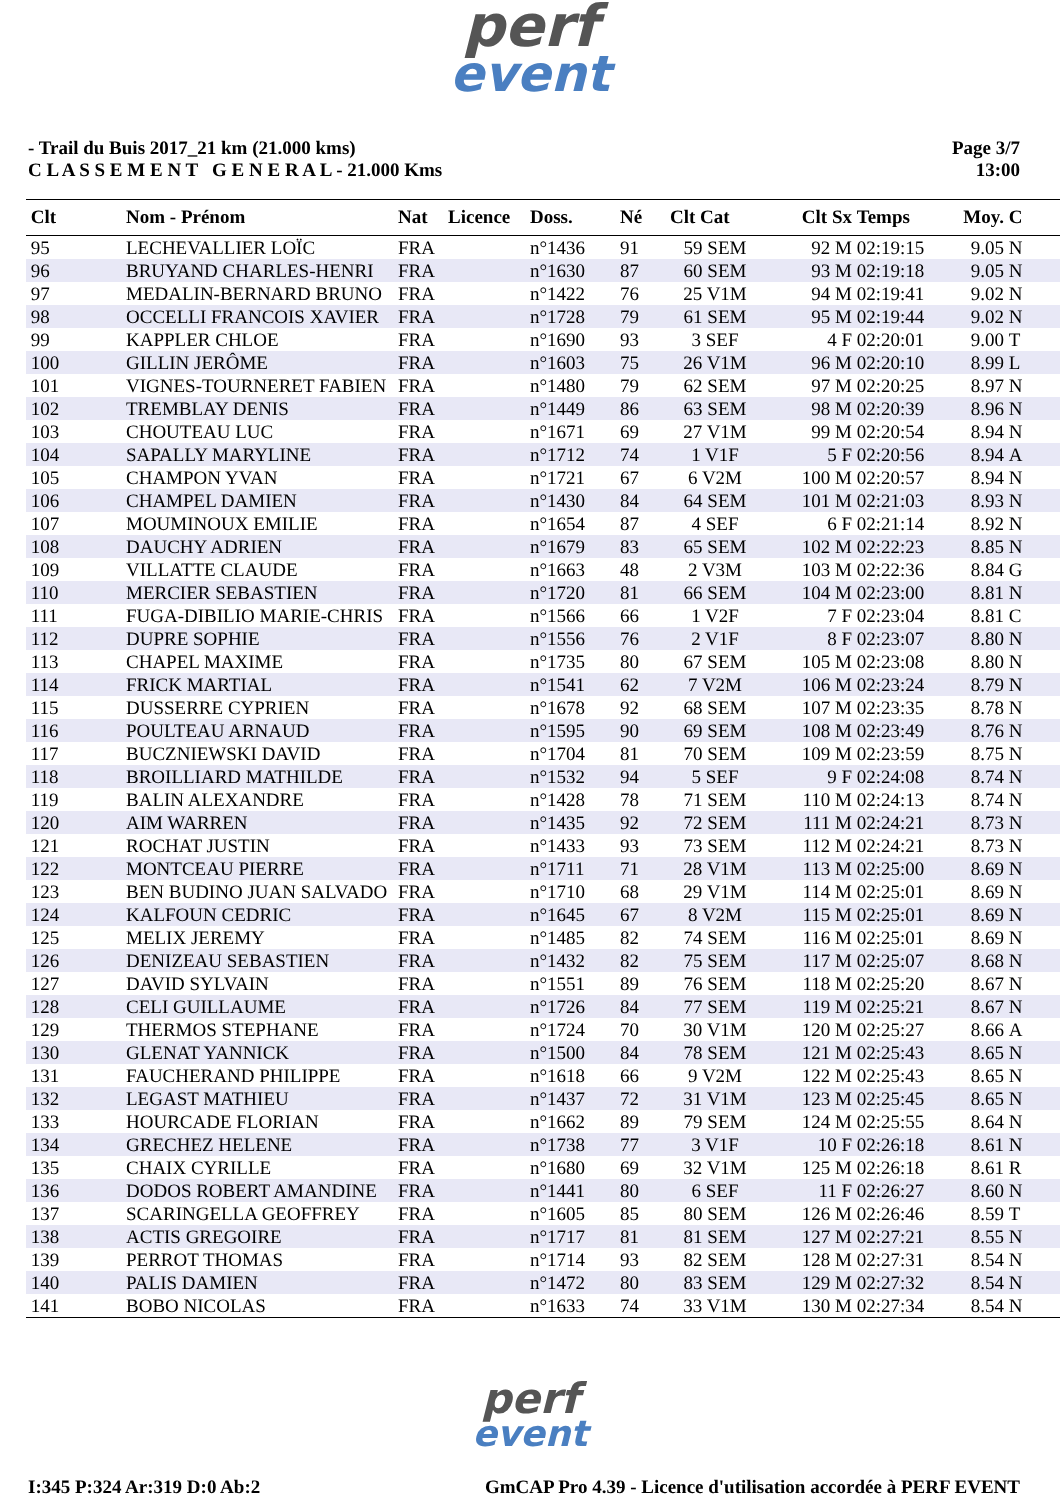perf
event
- Trail du Buis 2017_21 km (21.000 kms)
C L A S S E M E N T G E N E R A L - 21.000 Kms
Page 3/7
13:00
| Clt | Nom - Prénom | Nat | Licence | Doss. | Né | Clt Cat | Clt Sx | Temps | Moy. | C |
| --- | --- | --- | --- | --- | --- | --- | --- | --- | --- | --- |
| 95 | LECHEVALLIER LOÏC | FRA | | n°1436 | 91 | 59 SEM | 92 M | 02:19:15 | 9.05 | N |
| 96 | BRUYAND CHARLES-HENRI | FRA | | n°1630 | 87 | 60 SEM | 93 M | 02:19:18 | 9.05 | N |
| 97 | MEDALIN-BERNARD BRUNO | FRA | | n°1422 | 76 | 25 V1M | 94 M | 02:19:41 | 9.02 | N |
| 98 | OCCELLI FRANCOIS XAVIER | FRA | | n°1728 | 79 | 61 SEM | 95 M | 02:19:44 | 9.02 | N |
| 99 | KAPPLER CHLOE | FRA | | n°1690 | 93 | 3 SEF | 4 F | 02:20:01 | 9.00 | T |
| 100 | GILLIN JERÔME | FRA | | n°1603 | 75 | 26 V1M | 96 M | 02:20:10 | 8.99 | L |
| 101 | VIGNES-TOURNERET FABIEN | FRA | | n°1480 | 79 | 62 SEM | 97 M | 02:20:25 | 8.97 | N |
| 102 | TREMBLAY DENIS | FRA | | n°1449 | 86 | 63 SEM | 98 M | 02:20:39 | 8.96 | N |
| 103 | CHOUTEAU LUC | FRA | | n°1671 | 69 | 27 V1M | 99 M | 02:20:54 | 8.94 | N |
| 104 | SAPALLY MARYLINE | FRA | | n°1712 | 74 | 1 V1F | 5 F | 02:20:56 | 8.94 | A |
| 105 | CHAMPON YVAN | FRA | | n°1721 | 67 | 6 V2M | 100 M | 02:20:57 | 8.94 | N |
| 106 | CHAMPEL DAMIEN | FRA | | n°1430 | 84 | 64 SEM | 101 M | 02:21:03 | 8.93 | N |
| 107 | MOUMINOUX EMILIE | FRA | | n°1654 | 87 | 4 SEF | 6 F | 02:21:14 | 8.92 | N |
| 108 | DAUCHY ADRIEN | FRA | | n°1679 | 83 | 65 SEM | 102 M | 02:22:23 | 8.85 | N |
| 109 | VILLATTE CLAUDE | FRA | | n°1663 | 48 | 2 V3M | 103 M | 02:22:36 | 8.84 | G |
| 110 | MERCIER SEBASTIEN | FRA | | n°1720 | 81 | 66 SEM | 104 M | 02:23:00 | 8.81 | N |
| 111 | FUGA-DIBILIO MARIE-CHRIS | FRA | | n°1566 | 66 | 1 V2F | 7 F | 02:23:04 | 8.81 | C |
| 112 | DUPRE SOPHIE | FRA | | n°1556 | 76 | 2 V1F | 8 F | 02:23:07 | 8.80 | N |
| 113 | CHAPEL MAXIME | FRA | | n°1735 | 80 | 67 SEM | 105 M | 02:23:08 | 8.80 | N |
| 114 | FRICK MARTIAL | FRA | | n°1541 | 62 | 7 V2M | 106 M | 02:23:24 | 8.79 | N |
| 115 | DUSSERRE CYPRIEN | FRA | | n°1678 | 92 | 68 SEM | 107 M | 02:23:35 | 8.78 | N |
| 116 | POULTEAU ARNAUD | FRA | | n°1595 | 90 | 69 SEM | 108 M | 02:23:49 | 8.76 | N |
| 117 | BUCZNIEWSKI DAVID | FRA | | n°1704 | 81 | 70 SEM | 109 M | 02:23:59 | 8.75 | N |
| 118 | BROILLIARD MATHILDE | FRA | | n°1532 | 94 | 5 SEF | 9 F | 02:24:08 | 8.74 | N |
| 119 | BALIN ALEXANDRE | FRA | | n°1428 | 78 | 71 SEM | 110 M | 02:24:13 | 8.74 | N |
| 120 | AIM WARREN | FRA | | n°1435 | 92 | 72 SEM | 111 M | 02:24:21 | 8.73 | N |
| 121 | ROCHAT JUSTIN | FRA | | n°1433 | 93 | 73 SEM | 112 M | 02:24:21 | 8.73 | N |
| 122 | MONTCEAU PIERRE | FRA | | n°1711 | 71 | 28 V1M | 113 M | 02:25:00 | 8.69 | N |
| 123 | BEN BUDINO JUAN SALVADO | FRA | | n°1710 | 68 | 29 V1M | 114 M | 02:25:01 | 8.69 | N |
| 124 | KALFOUN CEDRIC | FRA | | n°1645 | 67 | 8 V2M | 115 M | 02:25:01 | 8.69 | N |
| 125 | MELIX JEREMY | FRA | | n°1485 | 82 | 74 SEM | 116 M | 02:25:01 | 8.69 | N |
| 126 | DENIZEAU SEBASTIEN | FRA | | n°1432 | 82 | 75 SEM | 117 M | 02:25:07 | 8.68 | N |
| 127 | DAVID SYLVAIN | FRA | | n°1551 | 89 | 76 SEM | 118 M | 02:25:20 | 8.67 | N |
| 128 | CELI GUILLAUME | FRA | | n°1726 | 84 | 77 SEM | 119 M | 02:25:21 | 8.67 | N |
| 129 | THERMOS STEPHANE | FRA | | n°1724 | 70 | 30 V1M | 120 M | 02:25:27 | 8.66 | A |
| 130 | GLENAT YANNICK | FRA | | n°1500 | 84 | 78 SEM | 121 M | 02:25:43 | 8.65 | N |
| 131 | FAUCHERAND PHILIPPE | FRA | | n°1618 | 66 | 9 V2M | 122 M | 02:25:43 | 8.65 | N |
| 132 | LEGAST MATHIEU | FRA | | n°1437 | 72 | 31 V1M | 123 M | 02:25:45 | 8.65 | N |
| 133 | HOURCADE FLORIAN | FRA | | n°1662 | 89 | 79 SEM | 124 M | 02:25:55 | 8.64 | N |
| 134 | GRECHEZ HELENE | FRA | | n°1738 | 77 | 3 V1F | 10 F | 02:26:18 | 8.61 | N |
| 135 | CHAIX CYRILLE | FRA | | n°1680 | 69 | 32 V1M | 125 M | 02:26:18 | 8.61 | R |
| 136 | DODOS ROBERT AMANDINE | FRA | | n°1441 | 80 | 6 SEF | 11 F | 02:26:27 | 8.60 | N |
| 137 | SCARINGELLA GEOFFREY | FRA | | n°1605 | 85 | 80 SEM | 126 M | 02:26:46 | 8.59 | T |
| 138 | ACTIS GREGOIRE | FRA | | n°1717 | 81 | 81 SEM | 127 M | 02:27:21 | 8.55 | N |
| 139 | PERROT THOMAS | FRA | | n°1714 | 93 | 82 SEM | 128 M | 02:27:31 | 8.54 | N |
| 140 | PALIS DAMIEN | FRA | | n°1472 | 80 | 83 SEM | 129 M | 02:27:32 | 8.54 | N |
| 141 | BOBO NICOLAS | FRA | | n°1633 | 74 | 33 V1M | 130 M | 02:27:34 | 8.54 | N |
perf
event
I:345 P:324 Ar:319 D:0 Ab:2 GmCAP Pro 4.39 - Licence d'utilisation accordée à PERF EVENT